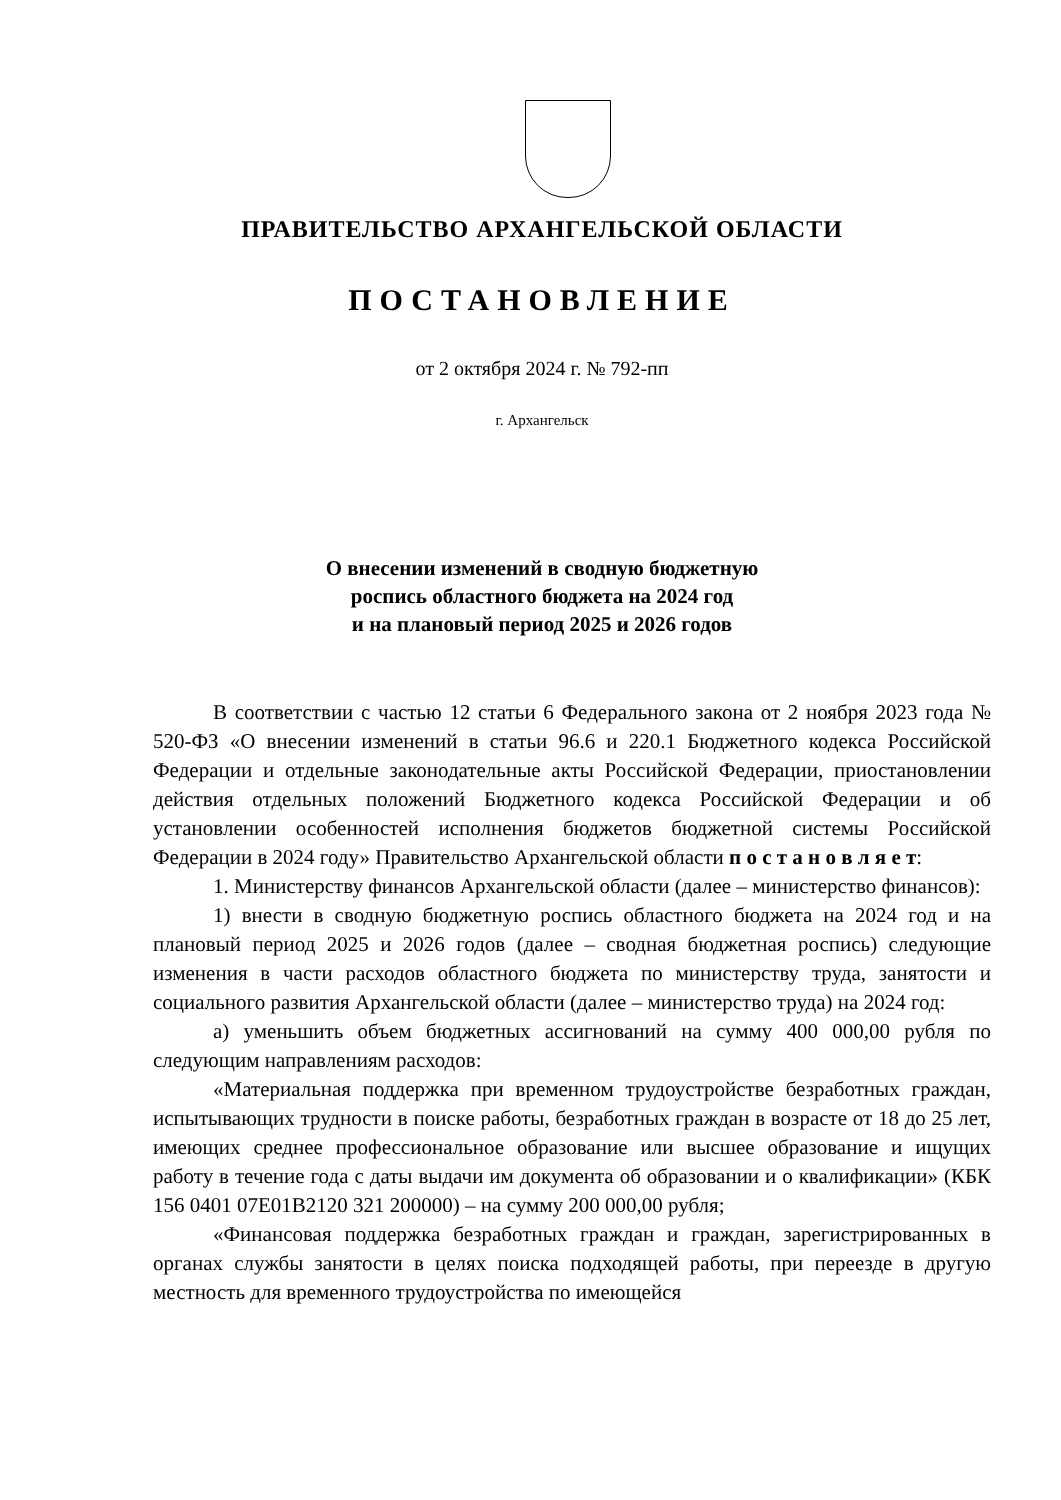ПРАВИТЕЛЬСТВО АРХАНГЕЛЬСКОЙ ОБЛАСТИ
ПОСТАНОВЛЕНИЕ
от 2 октября 2024 г. № 792-пп
г. Архангельск
О внесении изменений в сводную бюджетную
роспись областного бюджета на 2024 год
и на плановый период 2025 и 2026 годов
В соответствии с частью 12 статьи 6 Федерального закона от 2 ноября 2023 года № 520-ФЗ «О внесении изменений в статьи 96.6 и 220.1 Бюджетного кодекса Российской Федерации и отдельные законодательные акты Российской Федерации, приостановлении действия отдельных положений Бюджетного кодекса Российской Федерации и об установлении особенностей исполнения бюджетов бюджетной системы Российской Федерации в 2024 году» Правительство Архангельской области п о с т а н о в л я е т:
1. Министерству финансов Архангельской области (далее – министерство финансов):
1) внести в сводную бюджетную роспись областного бюджета на 2024 год и на плановый период 2025 и 2026 годов (далее – сводная бюджетная роспись) следующие изменения в части расходов областного бюджета по министерству труда, занятости и социального развития Архангельской области (далее – министерство труда) на 2024 год:
а) уменьшить объем бюджетных ассигнований на сумму 400 000,00 рубля по следующим направлениям расходов:
«Материальная поддержка при временном трудоустройстве безработных граждан, испытывающих трудности в поиске работы, безработных граждан в возрасте от 18 до 25 лет, имеющих среднее профессиональное образование или высшее образование и ищущих работу в течение года с даты выдачи им документа об образовании и о квалификации» (КБК 156 0401 07Е01В2120 321 200000) – на сумму 200 000,00 рубля;
«Финансовая поддержка безработных граждан и граждан, зарегистрированных в органах службы занятости в целях поиска подходящей работы, при переезде в другую местность для временного трудоустройства по имеющейся